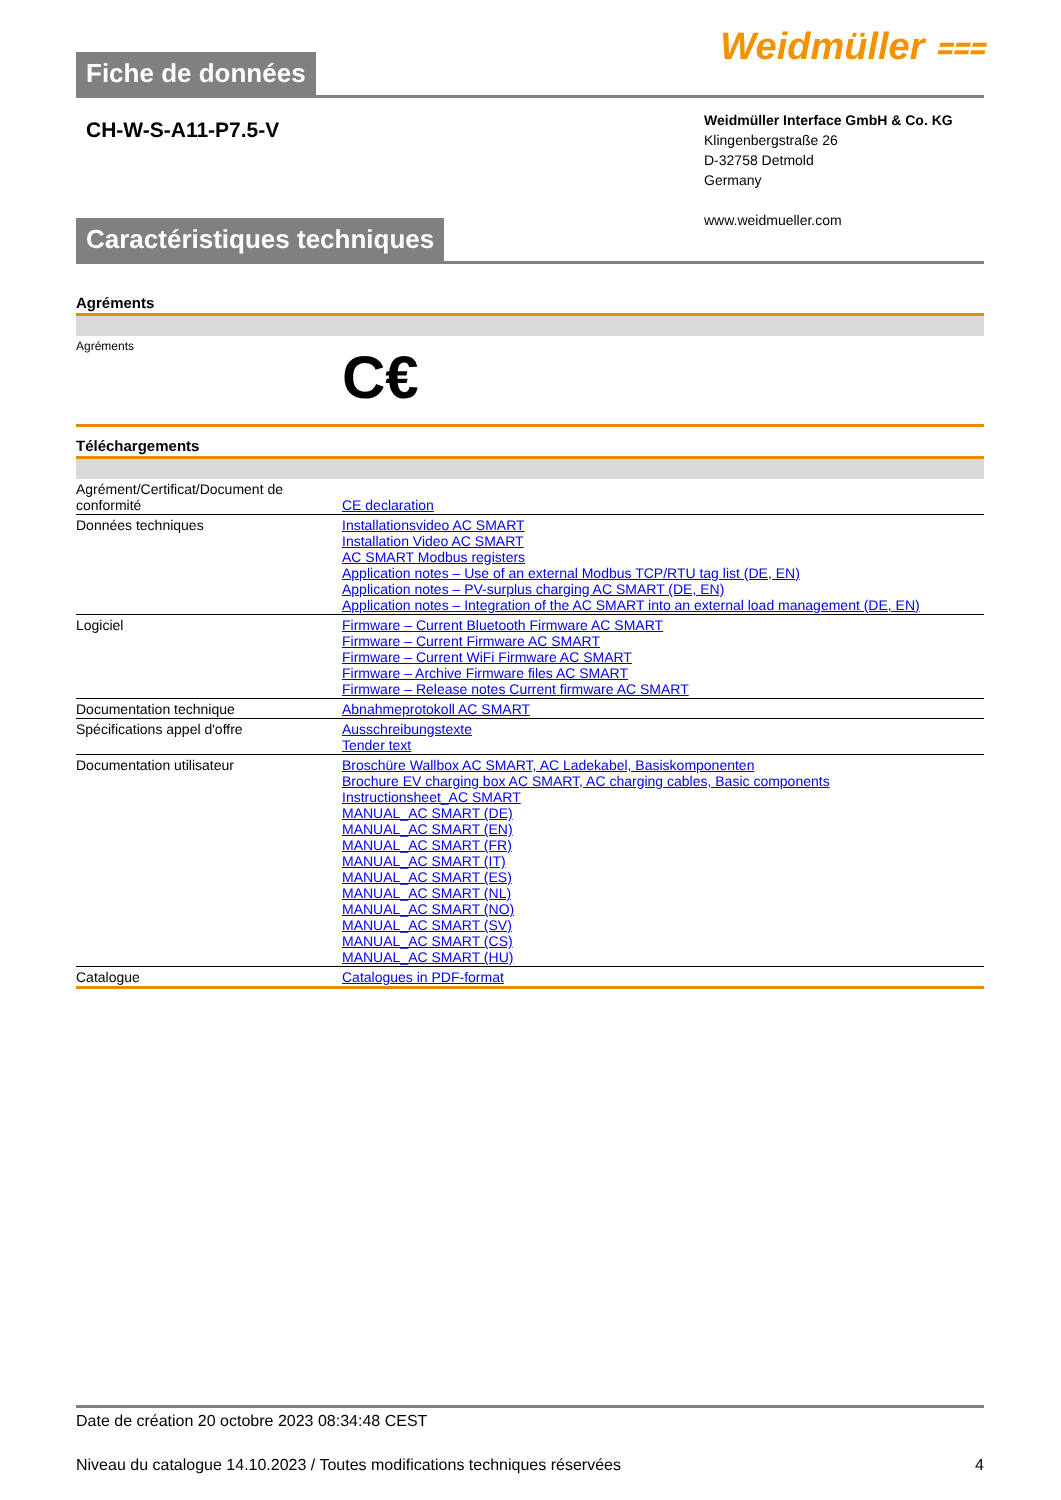Fiche de données
Weidmüller ⩶
CH-W-S-A11-P7.5-V
Weidmüller Interface GmbH & Co. KG
Klingenbergstraße 26
D-32758 Detmold
Germany
www.weidmueller.com
Caractéristiques techniques
Agréments
| Agréments | C€ |
Téléchargements
| Agrément/Certificat/Document de conformité | CE declaration |
| Données techniques | Installationsvideo AC SMART Installation Video AC SMART AC SMART Modbus registers Application notes – Use of an external Modbus TCP/RTU tag list (DE, EN) Application notes – PV-surplus charging AC SMART (DE, EN) Application notes – Integration of the AC SMART into an external load management (DE, EN) |
| Logiciel | Firmware – Current Bluetooth Firmware AC SMART Firmware – Current Firmware AC SMART Firmware – Current WiFi Firmware AC SMART Firmware – Archive Firmware files AC SMART Firmware – Release notes Current firmware AC SMART |
| Documentation technique | Abnahmeprotokoll AC SMART |
| Spécifications appel d'offre | Ausschreibungstexte Tender text |
| Documentation utilisateur | Broschüre Wallbox AC SMART, AC Ladekabel, Basiskomponenten Brochure EV charging box AC SMART, AC charging cables, Basic components Instructionsheet_AC SMART MANUAL_AC SMART (DE) MANUAL_AC SMART (EN) MANUAL_AC SMART (FR) MANUAL_AC SMART (IT) MANUAL_AC SMART (ES) MANUAL_AC SMART (NL) MANUAL_AC SMART (NO) MANUAL_AC SMART (SV) MANUAL_AC SMART (CS) MANUAL_AC SMART (HU) |
| Catalogue | Catalogues in PDF-format |
Date de création 20 octobre 2023 08:34:48 CEST
Niveau du catalogue 14.10.2023 / Toutes modifications techniques réservées 4